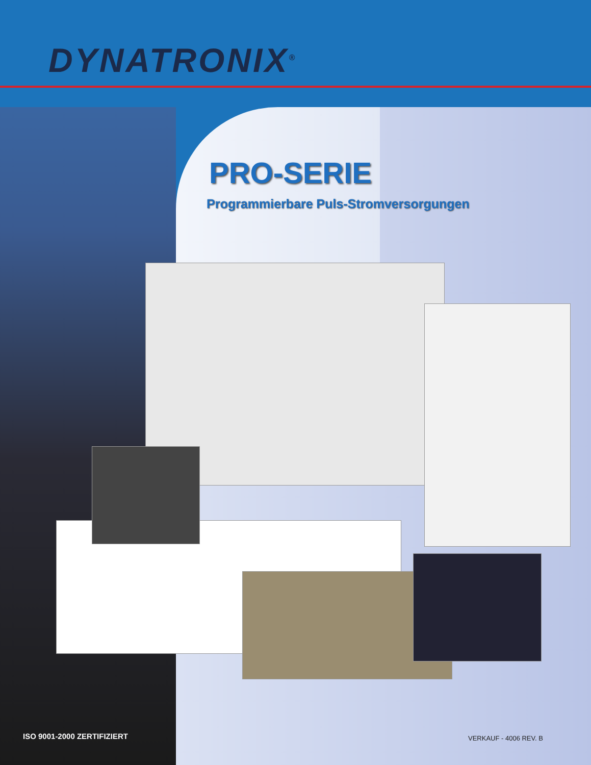DYNATRONIX<sup>®</sup>
PRO-SERIE
Programmierbare Puls-Stromversorgungen
ISO 9001-2000 ZERTIFIZIERT VERKAUF - 4006 REV. B